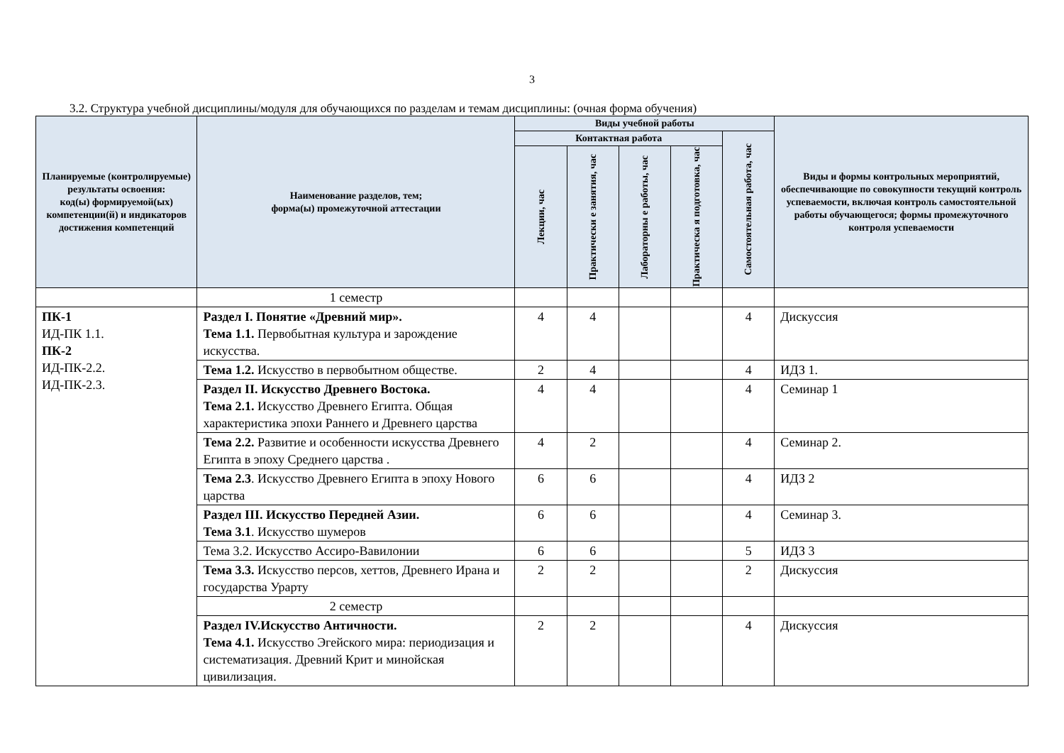3
3.2. Структура учебной дисциплины/модуля для обучающихся по разделам и темам дисциплины: (очная форма обучения)
| Планируемые (контролируемые) результаты освоения: код(ы) формируемой(ых) компетенции(й) и индикаторов достижения компетенций | Наименование разделов, тем; форма(ы) промежуточной аттестации | Виды учебной работы | | | | | Виды и формы контрольных мероприятий, обеспечивающие по совокупности текущий контроль успеваемости, включая контроль самостоятельной работы обучающегося; формы промежуточного контроля успеваемости |
| --- | --- | --- | --- | --- | --- | --- | --- |
| | | Контактная работа | | | | Самостоятельная работа, час | |
| | | Лекции, час | Практически е занятия, час | Лабораторны е работы, час | Практическа я подготовка, час | | |
| | 1 семестр | | | | | | |
| ПК-1 ИД-ПК 1.1. ПК-2 ИД-ПК-2.2. ИД-ПК-2.3. | Раздел I. Понятие «Древний мир». Тема 1.1. Первобытная культура и зарождение искусства. | 4 | 4 | | | 4 | Дискуссия |
| | Тема 1.2. Искусство в первобытном обществе. | 2 | 4 | | | 4 | ИДЗ 1. |
| | Раздел II. Искусство Древнего Востока. Тема 2.1. Искусство Древнего Египта. Общая характеристика эпохи Раннего и Древнего царства | 4 | 4 | | | 4 | Семинар 1 |
| | Тема 2.2. Развитие и особенности искусства Древнего Египта в эпоху Среднего царства . | 4 | 2 | | | 4 | Семинар 2. |
| | Тема 2.3 . Искусство Древнего Египта в эпоху Нового царства | 6 | 6 | | | 4 | ИДЗ 2 |
| | Раздел III. Искусство Передней Азии. Тема 3.1 . Искусство шумеров | 6 | 6 | | | 4 | Семинар 3. |
| | Тема 3.2. Искусство Ассиро-Вавилонии | 6 | 6 | | | 5 | ИДЗ 3 |
| | Тема 3.3. Искусство персов, хеттов, Древнего Ирана и государства Урарту | 2 | 2 | | | 2 | Дискуссия |
| | 2 семестр | | | | | | |
| | Раздел IV.Искусство Античности. Тема 4.1. Искусство Эгейского мира: периодизация и систематизация. Древний Крит и минойская цивилизация. | 2 | 2 | | | 4 | Дискуссия |